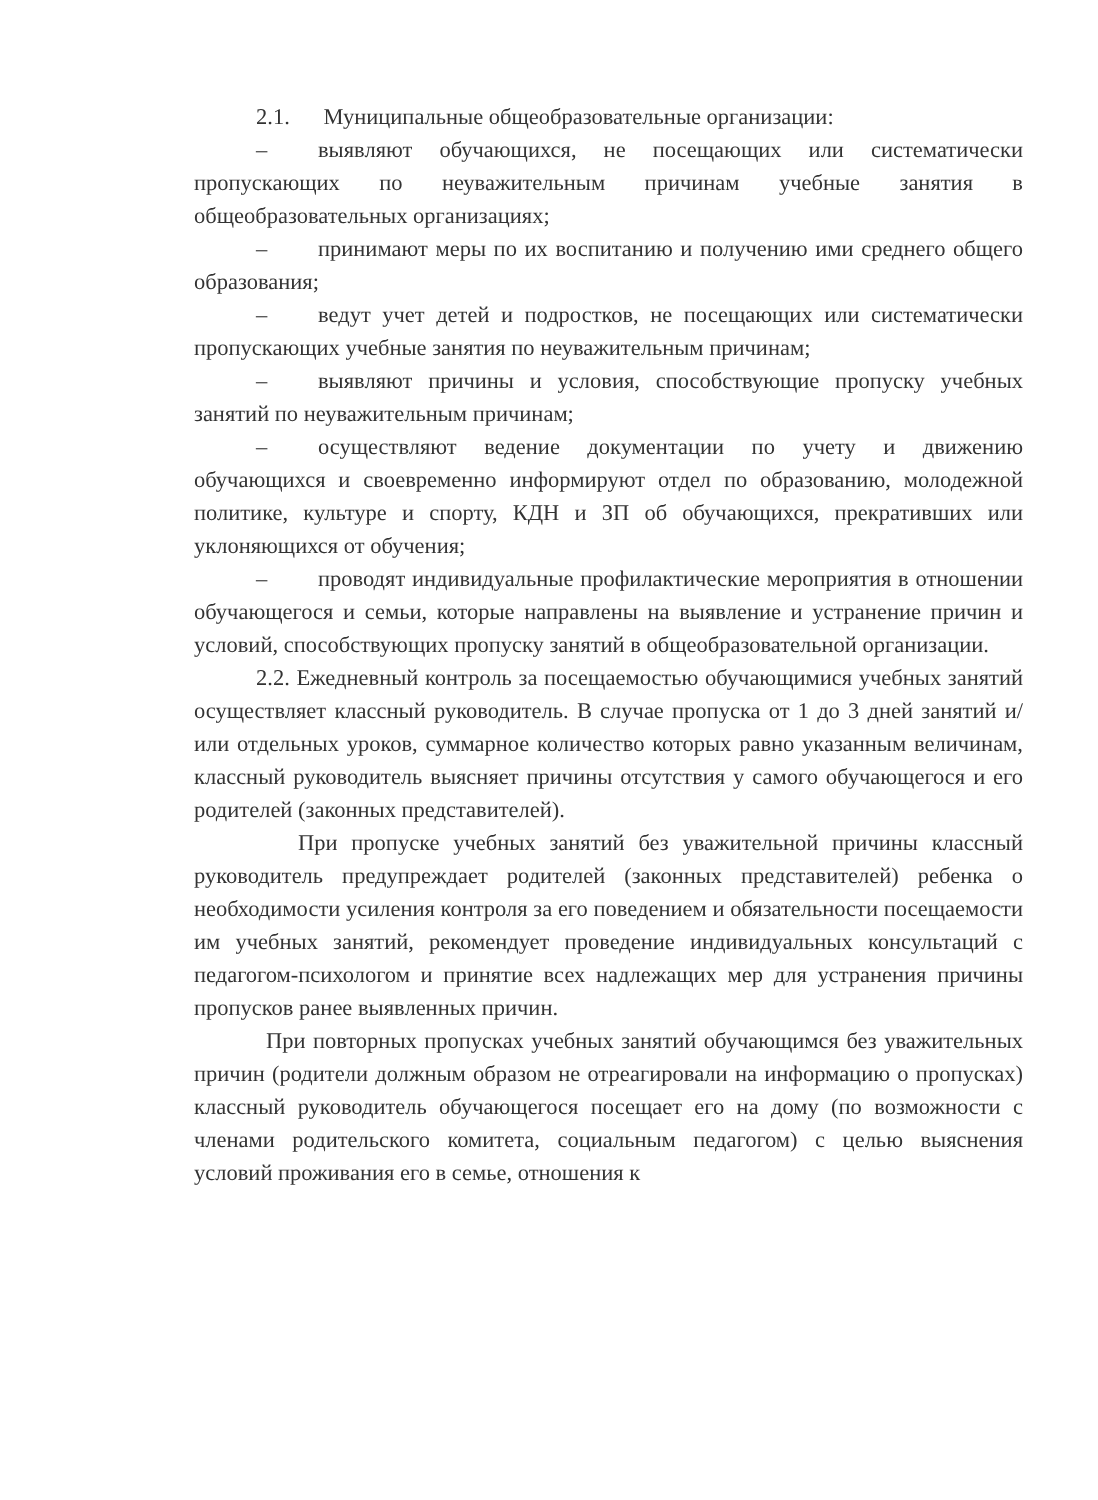2.1. Муниципальные общеобразовательные организации:
– выявляют обучающихся, не посещающих или систематически пропускающих по неуважительным причинам учебные занятия в общеобразовательных организациях;
– принимают меры по их воспитанию и получению ими среднего общего образования;
– ведут учет детей и подростков, не посещающих или систематически пропускающих учебные занятия по неуважительным причинам;
– выявляют причины и условия, способствующие пропуску учебных занятий по неуважительным причинам;
– осуществляют ведение документации по учету и движению обучающихся и своевременно информируют отдел по образованию, молодежной политике, культуре и спорту, КДН и ЗП об обучающихся, прекративших или уклоняющихся от обучения;
– проводят индивидуальные профилактические мероприятия в отношении обучающегося и семьи, которые направлены на выявление и устранение причин и условий, способствующих пропуску занятий в общеобразовательной организации.
2.2. Ежедневный контроль за посещаемостью обучающимися учебных занятий осуществляет классный руководитель. В случае пропуска от 1 до 3 дней занятий и/или отдельных уроков, суммарное количество которых равно указанным величинам, классный руководитель выясняет причины отсутствия у самого обучающегося и его родителей (законных представителей).
При пропуске учебных занятий без уважительной причины классный руководитель предупреждает родителей (законных представителей) ребенка о необходимости усиления контроля за его поведением и обязательности посещаемости им учебных занятий, рекомендует проведение индивидуальных консультаций с педагогом-психологом и принятие всех надлежащих мер для устранения причины пропусков ранее выявленных причин.
При повторных пропусках учебных занятий обучающимся без уважительных причин (родители должным образом не отреагировали на информацию о пропусках) классный руководитель обучающегося посещает его на дому (по возможности с членами родительского комитета, социальным педагогом) с целью выяснения условий проживания его в семье, отношения к